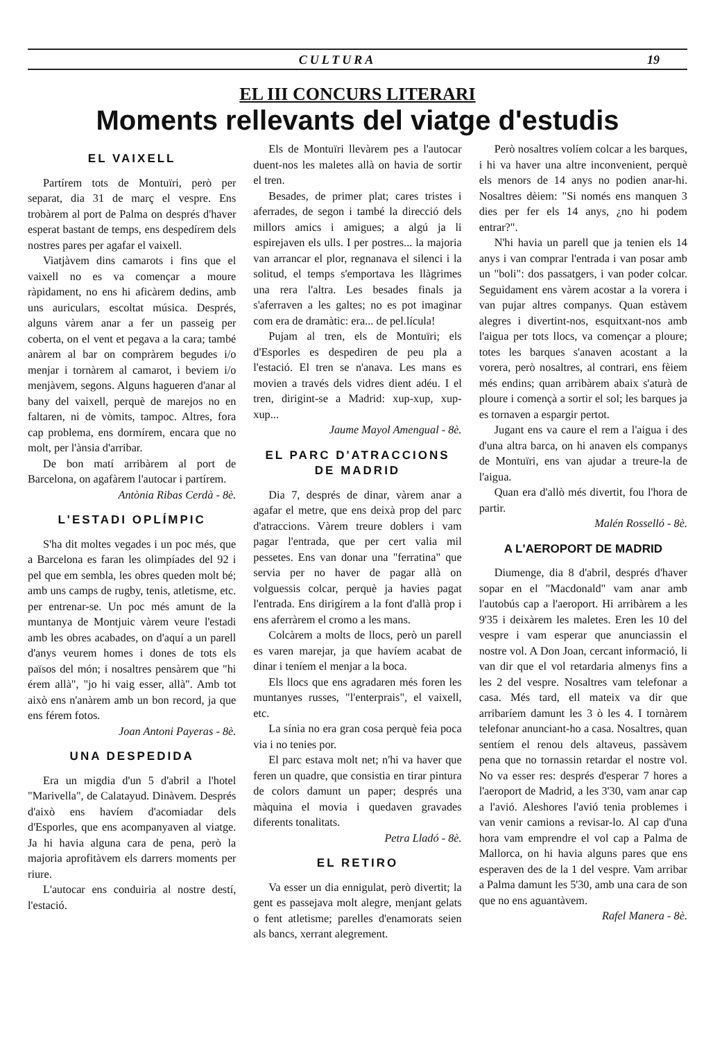CULTURA 19
EL III CONCURS LITERARI
Moments rellevants del viatge d'estudis
EL VAIXELL
Partírem tots de Montuïri, però per separat, dia 31 de març el vespre. Ens trobàrem al port de Palma on després d'haver esperat bastant de temps, ens despedírem dels nostres pares per agafar el vaixell.
Viatjàvem dins camarots i fins que el vaixell no es va començar a moure ràpidament, no ens hi aficàrem dedins, amb uns auriculars, escoltat música. Després, alguns vàrem anar a fer un passeig per coberta, on el vent et pegava a la cara; també anàrem al bar on compràrem begudes i/o menjar i tornàrem al camarot, i beviem i/o menjàvem, segons. Alguns hagueren d'anar al bany del vaixell, perquè de marejos no en faltaren, ni de vòmits, tampoc. Altres, fora cap problema, ens dormírem, encara que no molt, per l'ànsia d'arribar.
De bon matí arribàrem al port de Barcelona, on agafàrem l'autocar i partírem.
Antònia Ribas Cerdà - 8è.
L'ESTADI OPLÍMPIC
S'ha dit moltes vegades i un poc més, que a Barcelona es faran les olimpíades del 92 i pel que em sembla, les obres queden molt bé; amb uns camps de rugby, tenis, atletisme, etc. per entrenar-se. Un poc més amunt de la muntanya de Montjuic vàrem veure l'estadi amb les obres acabades, on d'aquí a un parell d'anys veurem homes i dones de tots els països del món; i nosaltres pensàrem que "hi érem allà", "jo hi vaig esser, allà". Amb tot això ens n'anàrem amb un bon record, ja que ens férem fotos.
Joan Antoni Payeras - 8è.
UNA DESPEDIDA
Era un migdia d'un 5 d'abril a l'hotel "Marivella", de Calatayud. Dinàvem. Després d'això ens havíem d'acomiadar dels d'Esporles, que ens acompanyaven al viatge. Ja hi havia alguna cara de pena, però la majoria aprofitàvem els darrers moments per riure.
L'autocar ens conduiria al nostre destí, l'estació.
Els de Montuïri llevàrem pes a l'autocar duent-nos les maletes allà on havia de sortir el tren.
Besades, de primer plat; cares tristes i aferrades, de segon i també la direcció dels millors amics i amigues; a algú ja li espirejaven els ulls. I per postres... la majoria van arrancar el plor, regnanava el silenci i la solitud, el temps s'emportava les llàgrimes una rera l'altra. Les besades finals ja s'aferraven a les galtes; no es pot imaginar com era de dramàtic: era... de pel.lícula!
Pujam al tren, els de Montuïri; els d'Esporles es despediren de peu pla a l'estació. El tren se n'anava. Les mans es movien a través dels vidres dient adéu. I el tren, dirigint-se a Madrid: xup-xup, xup-xup...
Jaume Mayol Amengual - 8è.
EL PARC D'ATRACCIONS DE MADRID
Dia 7, després de dinar, vàrem anar a agafar el metre, que ens deixà prop del parc d'atraccions. Vàrem treure doblers i vam pagar l'entrada, que per cert valia mil pessetes. Ens van donar una "ferratina" que servia per no haver de pagar allà on volguessis colcar, perquè ja havies pagat l'entrada. Ens dirigírem a la font d'allà prop i ens aferràrem el cromo a les mans.
Colcàrem a molts de llocs, però un parell es varen marejar, ja que havíem acabat de dinar i teníem el menjar a la boca.
Els llocs que ens agradaren més foren les muntanyes russes, "l'enterprais", el vaixell, etc.
La sínia no era gran cosa perquè feia poca via i no tenies por.
El parc estava molt net; n'hi va haver que feren un quadre, que consistia en tirar pintura de colors damunt un paper; després una màquina el movia i quedaven gravades diferents tonalitats.
Petra Lladó - 8è.
EL RETIRO
Va esser un dia ennigulat, però divertit; la gent es passejava molt alegre, menjant gelats o fent atletisme; parelles d'enamorats seien als bancs, xerrant alegrement.
Però nosaltres volíem colcar a les barques, i hi va haver una altre inconvenient, perquè els menors de 14 anys no podien anar-hi. Nosaltres dèiem: "Si només ens manquen 3 dies per fer els 14 anys, ¿no hi podem entrar?".
N'hi havia un parell que ja tenien els 14 anys i van comprar l'entrada i van posar amb un "boli": dos passatgers, i van poder colcar. Seguidament ens vàrem acostar a la vorera i van pujar altres companys. Quan estàvem alegres i divertint-nos, esquitxant-nos amb l'aigua per tots llocs, va començar a ploure; totes les barques s'anaven acostant a la vorera, però nosaltres, al contrari, ens fèiem més endins; quan arribàrem abaix s'aturà de ploure i començà a sortir el sol; les barques ja es tornaven a espargir pertot.
Jugant ens va caure el rem a l'aigua i des d'una altra barca, on hi anaven els companys de Montuïri, ens van ajudar a treure-la de l'aigua.
Quan era d'allò més divertit, fou l'hora de partir.
Malén Rosselló - 8è.
A L'AEROPORT DE MADRID
Diumenge, dia 8 d'abril, després d'haver sopar en el "Macdonald" vam anar amb l'autobús cap a l'aeroport. Hi arribàrem a les 9'35 i deixàrem les maletes. Eren les 10 del vespre i vam esperar que anunciassin el nostre vol. A Don Joan, cercant informació, li van dir que el vol retardaria almenys fins a les 2 del vespre. Nosaltres vam telefonar a casa. Més tard, ell mateix va dir que arribaríem damunt les 3 ò les 4. I tornàrem telefonar anunciant-ho a casa. Nosaltres, quan sentíem el renou dels altaveus, passàvem pena que no tornassin retardar el nostre vol. No va esser res: després d'esperar 7 hores a l'aeroport de Madrid, a les 3'30, vam anar cap a l'avió. Aleshores l'avió tenia problemes i van venir camions a revisar-lo. Al cap d'una hora vam emprendre el vol cap a Palma de Mallorca, on hi havia alguns pares que ens esperaven des de la 1 del vespre. Vam arribar a Palma damunt les 5'30, amb una cara de son que no ens aguantàvem.
Rafel Manera - 8è.